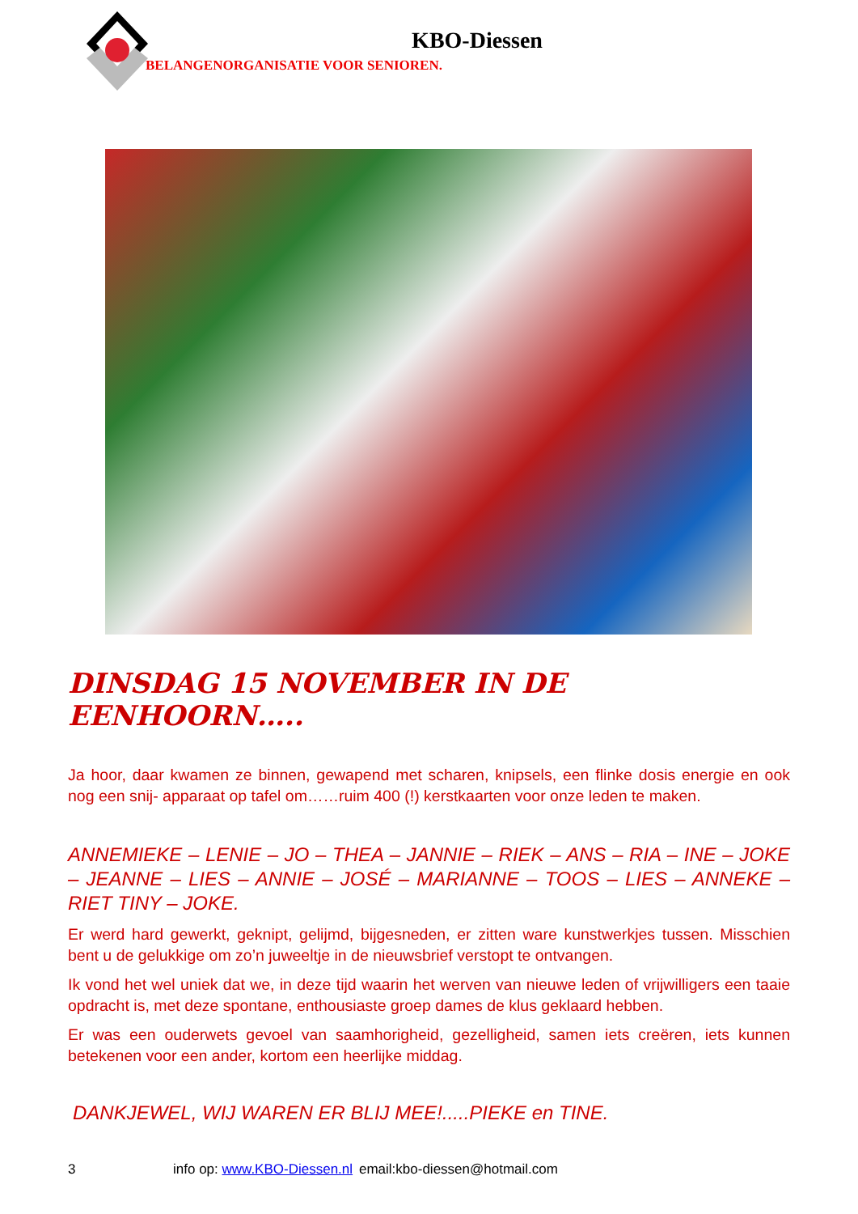KBO-Diessen
BELANGENORGANISATIE VOOR SENIOREN.
DINSDAG 15 NOVEMBER IN DE EENHOORN…..
Ja hoor, daar kwamen ze binnen, gewapend met scharen, knipsels, een flinke dosis energie en ook nog een snij- apparaat op tafel om……ruim 400 (!) kerstkaarten voor onze leden te maken.
ANNEMIEKE – LENIE – JO – THEA – JANNIE – RIEK – ANS – RIA – INE – JOKE – JEANNE – LIES – ANNIE – JOSÉ – MARIANNE – TOOS – LIES – ANNEKE – RIET TINY – JOKE.
Er werd hard gewerkt, geknipt, gelijmd, bijgesneden, er zitten ware kunstwerkjes tussen. Misschien bent u de gelukkige om zo’n juweeltje in de nieuwsbrief verstopt te ontvangen.
Ik vond het wel uniek dat we, in deze tijd waarin het werven van nieuwe leden of vrijwilligers een taaie opdracht is, met deze spontane, enthousiaste groep dames de klus geklaard hebben.
Er was een ouderwets gevoel van saamhorigheid, gezelligheid, samen iets creëren, iets kunnen betekenen voor een ander, kortom een heerlijke middag.
DANKJEWEL, WIJ WAREN ER BLIJ MEE!.....PIEKE en TINE.
3 info op: www.KBO-Diessen.nl email:kbo-diessen@hotmail.com